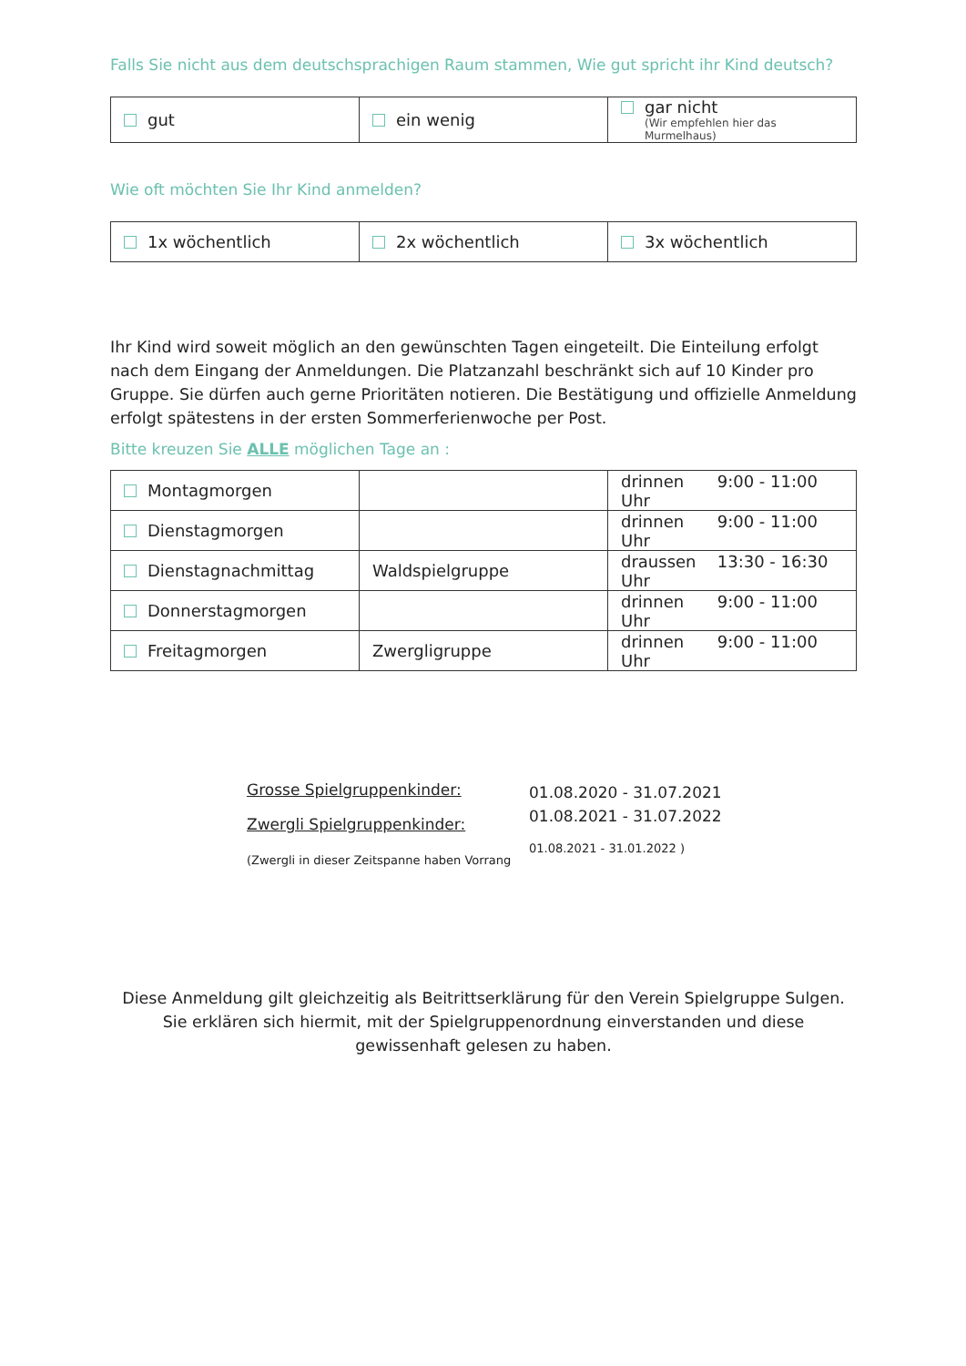Falls Sie nicht aus dem deutschsprachigen Raum stammen, Wie gut spricht ihr Kind deutsch?
| gut | ein wenig | gar nicht (Wir empfehlen hier das Murmelhaus) |
Wie oft möchten Sie Ihr Kind anmelden?
| 1x wöchentlich | 2x wöchentlich | 3x wöchentlich |
Ihr Kind wird soweit möglich an den gewünschten Tagen eingeteilt. Die Einteilung erfolgt nach dem Eingang der Anmeldungen. Die Platzanzahl beschränkt sich auf 10 Kinder pro Gruppe. Sie dürfen auch gerne Prioritäten notieren. Die Bestätigung und offizielle Anmeldung erfolgt spätestens in der ersten Sommerferienwoche per Post.
Bitte kreuzen Sie ALLE möglichen Tage an :
| Montagmorgen | | drinnen 9:00 - 11:00 Uhr |
| Dienstagmorgen | | drinnen 9:00 - 11:00 Uhr |
| Dienstagnachmittag | Waldspielgruppe | draussen 13:30 - 16:30 Uhr |
| Donnerstagmorgen | | drinnen 9:00 - 11:00 Uhr |
| Freitagmorgen | Zwergligruppe | drinnen 9:00 - 11:00 Uhr |
Grosse Spielgruppenkinder:
Zwergli Spielgruppenkinder:
(Zwergli in dieser Zeitspanne haben Vorrang
01.08.2020 - 31.07.2021
01.08.2021 - 31.07.2022
01.08.2021 - 31.01.2022 )
Diese Anmeldung gilt gleichzeitig als Beitrittserklärung für den Verein Spielgruppe Sulgen. Sie erklären sich hiermit, mit der Spielgruppenordnung einverstanden und diese gewissenhaft gelesen zu haben.